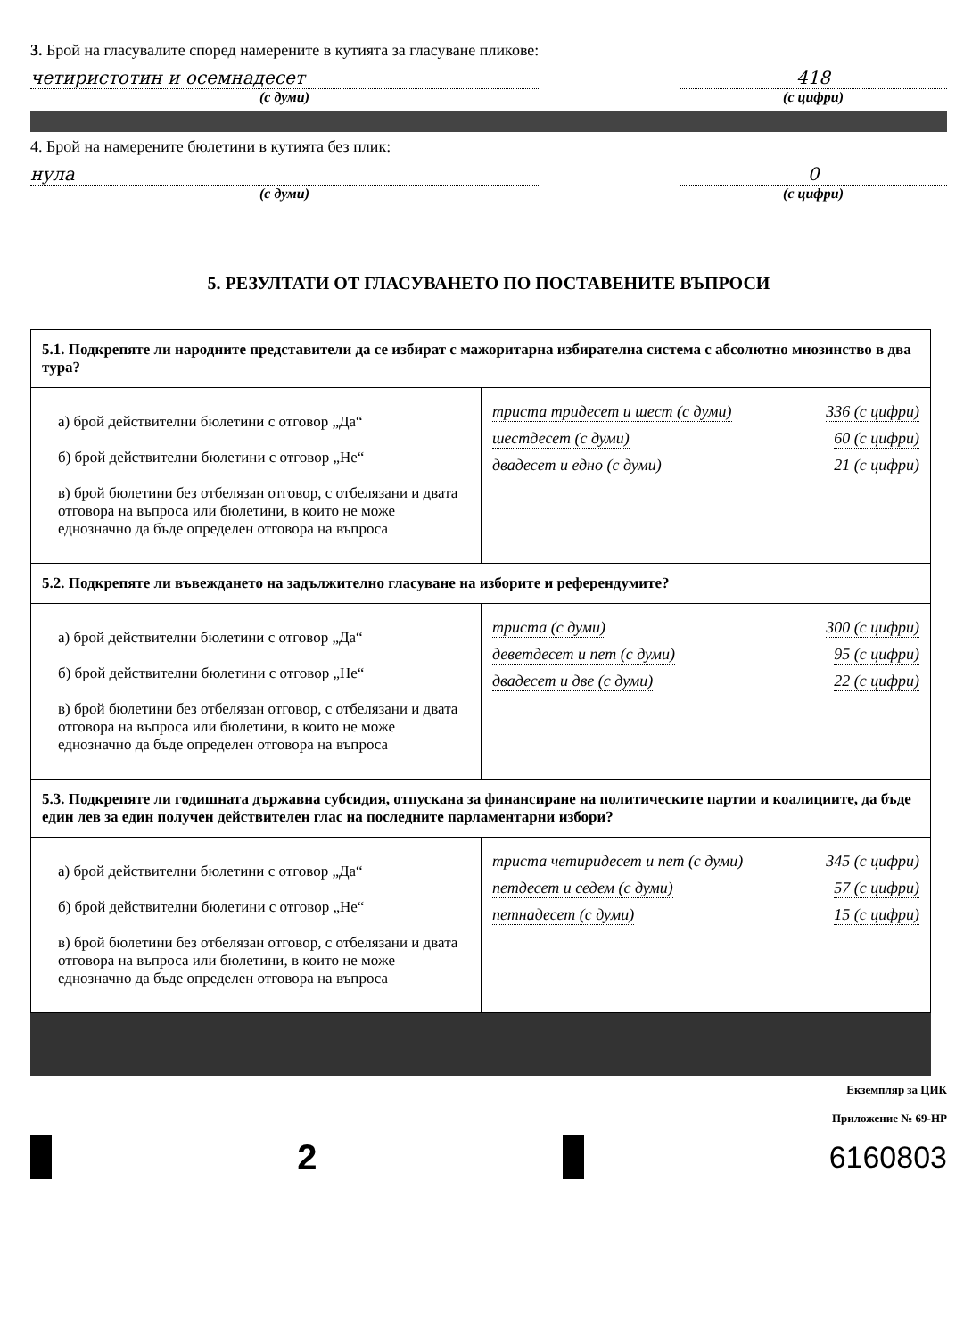3. Брой на гласувалите според намерените в кутията за гласуване пликове:
четиристотин и осемнадесет
(с думи)
418
(с цифри)
4. Брой на намерените бюлетини в кутията без плик:
нула
(с думи)
0
(с цифри)
5. РЕЗУЛТАТИ ОТ ГЛАСУВАНЕТО ПО ПОСТАВЕНИТЕ ВЪПРОСИ
| 5.1. Подкрепяте ли народните представители да се избират с мажоритарна избирателна система с абсолютно мнозинство в два тура? | |
| а) брой действителни бюлетини с отговор „Да“ б) брой действителни бюлетини с отговор „Не“ в) брой бюлетини без отбелязан отговор, с отбелязани и двата отговора на въпроса или бюлетини, в които не може еднозначно да бъде определен отговора на въпроса | триста тридесет и шест (с думи) 336 (с цифри) шестдесет (с думи) 60 (с цифри) двадесет и едно (с думи) 21 (с цифри) |
| 5.2. Подкрепяте ли въвеждането на задължително гласуване на изборите и референдумите? | |
| а) брой действителни бюлетини с отговор „Да“ б) брой действителни бюлетини с отговор „Не“ в) брой бюлетини без отбелязан отговор, с отбелязани и двата отговора на въпроса или бюлетини, в които не може еднозначно да бъде определен отговора на въпроса | триста (с думи) 300 (с цифри) деветдесет и пет (с думи) 95 (с цифри) двадесет и две (с думи) 22 (с цифри) |
| 5.3. Подкрепяте ли годишната държавна субсидия, отпускана за финансиране на политическите партии и коалициите, да бъде един лев за един получен действителен глас на последните парламентарни избори? | |
| а) брой действителни бюлетини с отговор „Да“ б) брой действителни бюлетини с отговор „Не“ в) брой бюлетини без отбелязан отговор, с отбелязани и двата отговора на въпроса или бюлетини, в които не може еднозначно да бъде определен отговора на въпроса | триста четиридесет и пет (с думи) 345 (с цифри) петдесет и седем (с думи) 57 (с цифри) петнадесет (с думи) 15 (с цифри) |
Екземпляр за ЦИК
Приложение № 69-НР
2
6160803